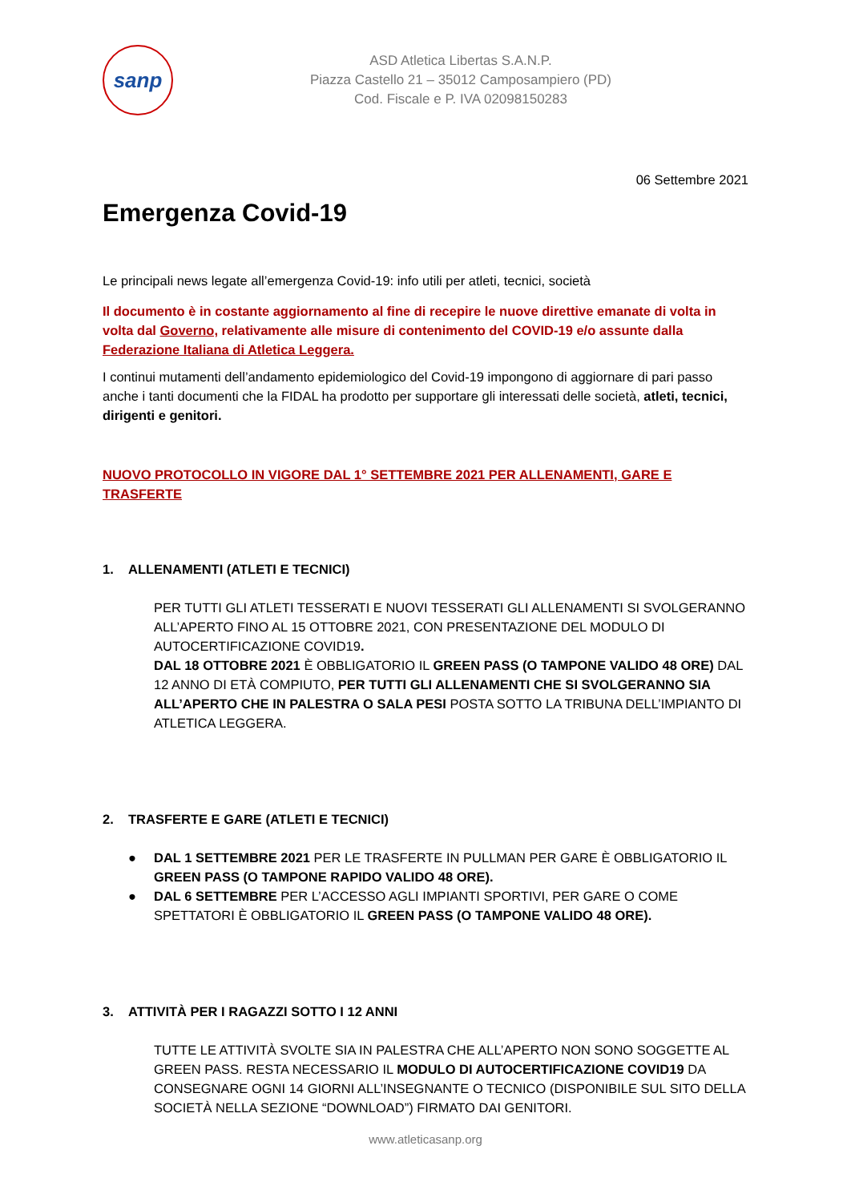sanp
ASD Atletica Libertas S.A.N.P.
Piazza Castello 21 – 35012 Camposampiero (PD)
Cod. Fiscale e P. IVA 02098150283
06 Settembre 2021
Emergenza Covid-19
Le principali news legate all’emergenza Covid-19: info utili per atleti, tecnici, società
Il documento è in costante aggiornamento al fine di recepire le nuove direttive emanate di volta in volta dal Governo, relativamente alle misure di contenimento del COVID-19 e/o assunte dalla Federazione Italiana di Atletica Leggera.
I continui mutamenti dell’andamento epidemiologico del Covid-19 impongono di aggiornare di pari passo anche i tanti documenti che la FIDAL ha prodotto per supportare gli interessati delle società, atleti, tecnici, dirigenti e genitori.
NUOVO PROTOCOLLO IN VIGORE DAL 1° SETTEMBRE 2021 PER ALLENAMENTI, GARE E TRASFERTE
1. ALLENAMENTI (ATLETI E TECNICI)
PER TUTTI GLI ATLETI TESSERATI E NUOVI TESSERATI GLI ALLENAMENTI SI SVOLGERANNO ALL’APERTO FINO AL 15 OTTOBRE 2021, CON PRESENTAZIONE DEL MODULO DI AUTOCERTIFICAZIONE COVID19.
DAL 18 OTTOBRE 2021 È OBBLIGATORIO IL GREEN PASS (O TAMPONE VALIDO 48 ORE) DAL 12 ANNO DI ETÀ COMPIUTO, PER TUTTI GLI ALLENAMENTI CHE SI SVOLGERANNO SIA ALL’APERTO CHE IN PALESTRA O SALA PESI POSTA SOTTO LA TRIBUNA DELL’IMPIANTO DI ATLETICA LEGGERA.
2. TRASFERTE E GARE (ATLETI E TECNICI)
● DAL 1 SETTEMBRE 2021 PER LE TRASFERTE IN PULLMAN PER GARE È OBBLIGATORIO IL GREEN PASS (O TAMPONE RAPIDO VALIDO 48 ORE).
● DAL 6 SETTEMBRE PER L’ACCESSO AGLI IMPIANTI SPORTIVI, PER GARE O COME SPETTATORI È OBBLIGATORIO IL GREEN PASS (O TAMPONE VALIDO 48 ORE).
3. ATTIVITÀ PER I RAGAZZI SOTTO I 12 ANNI
TUTTE LE ATTIVITÀ SVOLTE SIA IN PALESTRA CHE ALL’APERTO NON SONO SOGGETTE AL GREEN PASS. RESTA NECESSARIO IL MODULO DI AUTOCERTIFICAZIONE COVID19 DA CONSEGNARE OGNI 14 GIORNI ALL’INSEGNANTE O TECNICO (DISPONIBILE SUL SITO DELLA SOCIETÀ NELLA SEZIONE “DOWNLOAD”) FIRMATO DAI GENITORI.
www.atleticasanp.org